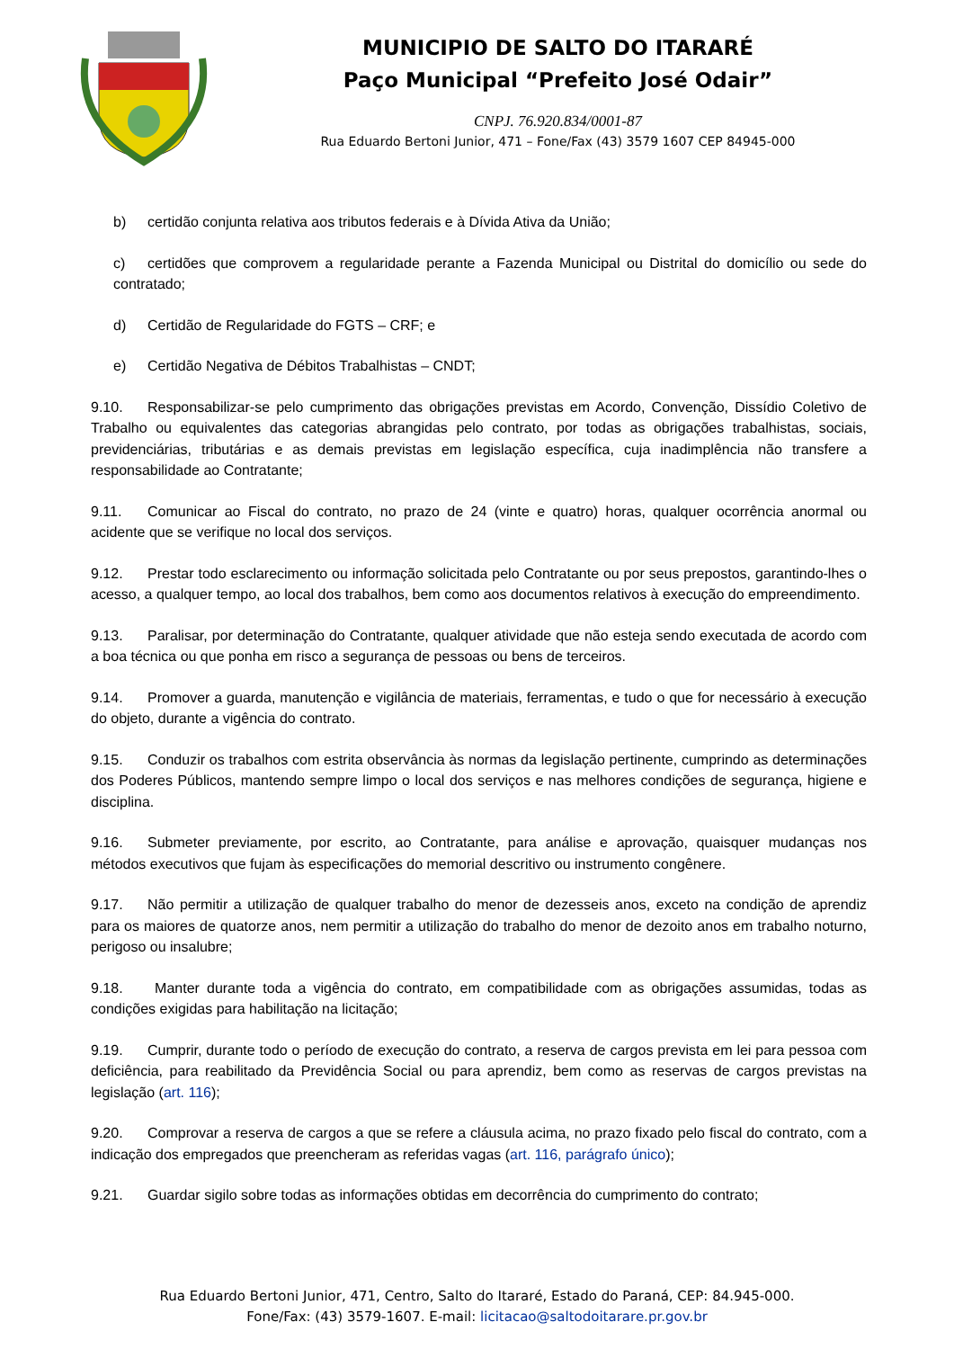MUNICIPIO DE SALTO DO ITARARÉ
Paço Municipal “Prefeito José Odair”
CNPJ. 76.920.834/0001-87
Rua Eduardo Bertoni Junior, 471 – Fone/Fax (43) 3579 1607 CEP 84945-000
b) certidão conjunta relativa aos tributos federais e à Dívida Ativa da União;
c) certidões que comprovem a regularidade perante a Fazenda Municipal ou Distrital do domicílio ou sede do contratado;
d) Certidão de Regularidade do FGTS – CRF; e
e) Certidão Negativa de Débitos Trabalhistas – CNDT;
9.10. Responsabilizar-se pelo cumprimento das obrigações previstas em Acordo, Convenção, Dissídio Coletivo de Trabalho ou equivalentes das categorias abrangidas pelo contrato, por todas as obrigações trabalhistas, sociais, previdenciárias, tributárias e as demais previstas em legislação específica, cuja inadimplência não transfere a responsabilidade ao Contratante;
9.11. Comunicar ao Fiscal do contrato, no prazo de 24 (vinte e quatro) horas, qualquer ocorrência anormal ou acidente que se verifique no local dos serviços.
9.12. Prestar todo esclarecimento ou informação solicitada pelo Contratante ou por seus prepostos, garantindo-lhes o acesso, a qualquer tempo, ao local dos trabalhos, bem como aos documentos relativos à execução do empreendimento.
9.13. Paralisar, por determinação do Contratante, qualquer atividade que não esteja sendo executada de acordo com a boa técnica ou que ponha em risco a segurança de pessoas ou bens de terceiros.
9.14. Promover a guarda, manutenção e vigilância de materiais, ferramentas, e tudo o que for necessário à execução do objeto, durante a vigência do contrato.
9.15. Conduzir os trabalhos com estrita observância às normas da legislação pertinente, cumprindo as determinações dos Poderes Públicos, mantendo sempre limpo o local dos serviços e nas melhores condições de segurança, higiene e disciplina.
9.16. Submeter previamente, por escrito, ao Contratante, para análise e aprovação, quaisquer mudanças nos métodos executivos que fujam às especificações do memorial descritivo ou instrumento congênere.
9.17. Não permitir a utilização de qualquer trabalho do menor de dezesseis anos, exceto na condição de aprendiz para os maiores de quatorze anos, nem permitir a utilização do trabalho do menor de dezoito anos em trabalho noturno, perigoso ou insalubre;
9.18. Manter durante toda a vigência do contrato, em compatibilidade com as obrigações assumidas, todas as condições exigidas para habilitação na licitação;
9.19. Cumprir, durante todo o período de execução do contrato, a reserva de cargos prevista em lei para pessoa com deficiência, para reabilitado da Previdência Social ou para aprendiz, bem como as reservas de cargos previstas na legislação (art. 116);
9.20. Comprovar a reserva de cargos a que se refere a cláusula acima, no prazo fixado pelo fiscal do contrato, com a indicação dos empregados que preencheram as referidas vagas (art. 116, parágrafo único);
9.21. Guardar sigilo sobre todas as informações obtidas em decorrência do cumprimento do contrato;
Rua Eduardo Bertoni Junior, 471, Centro, Salto do Itararé, Estado do Paraná, CEP: 84.945-000.
Fone/Fax: (43) 3579-1607. E-mail: licitacao@saltodoitarare.pr.gov.br